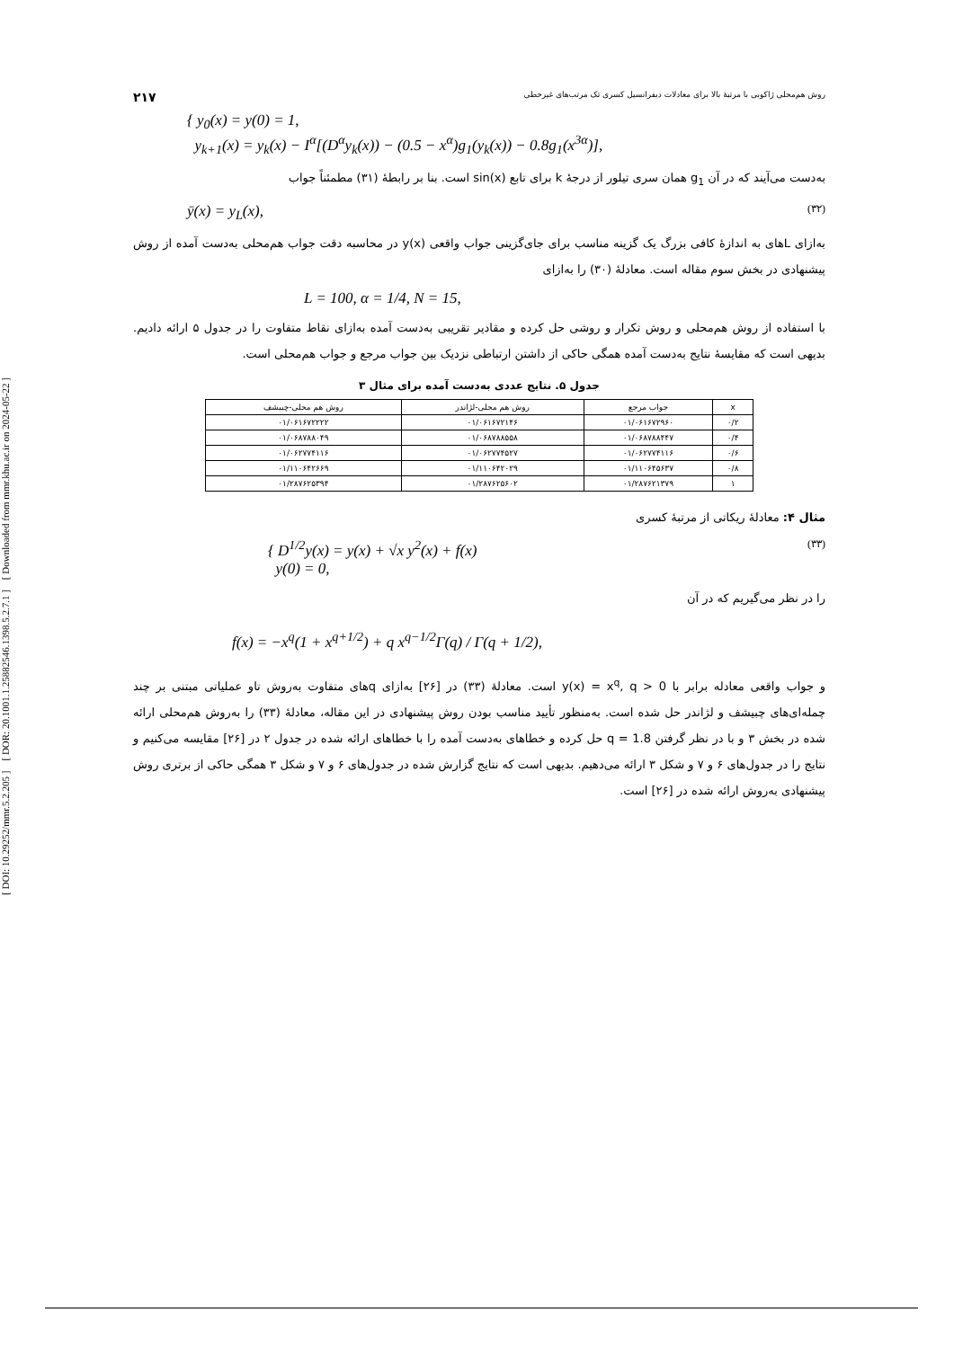[ DOI: 10.29252/mmr.5.2.205 ] [ DOR: 20.1001.1.25882546.1398.5.2.7.1 ] [ Downloaded from mmr.khu.ac.ir on 2024-05-22 ]
روش هم‌محلی ژاکوبی با مرتبهٔ بالا برای معادلات دیفرانسیل کسری تک مرتب‌های غیرخطی ۲۱۷
{ y<sub>0</sub>(x) = y(0) = 1,
y<sub>k+1</sub>(x) = y<sub>k</sub>(x) − I<sup>α</sup>[(D<sup>α</sup>y<sub>k</sub>(x)) − (0.5 − x<sup>α</sup>)g<sub>1</sub>(y<sub>k</sub>(x)) − 0.8g<sub>1</sub>(x<sup>3α</sup>)],
به‌دست می‌آیند که در آن g<sub>1</sub> همان سری تیلور از درجهٔ k برای تابع sin(x) است. بنا بر رابطهٔ (۳۱) مطمئناً جواب
ȳ(x) = y<sub>L</sub>(x), (۳۲)
به‌ازای Lهای به اندازهٔ کافی بزرگ یک گزینه مناسب برای جای‌گزینی جواب واقعی y(x) در محاسبه دقت جواب هم‌محلی به‌دست آمده از روش پیشنهادی در بخش سوم مقاله است. معادلهٔ (۳۰) را به‌ازای
L = 100, α = 1/4, N = 15,
با استفاده از روش هم‌محلی و روش تکرار و روشی حل کرده و مقادیر تقریبی به‌دست آمده به‌ازای نقاط متفاوت را در جدول ۵ ارائه دادیم. بدیهی است که مقایسهٔ نتایج به‌دست آمده همگی حاکی از داشتن ارتباطی نزدیک بین جواب مرجع و جواب هم‌محلی است.
جدول ۵. نتایج عددی به‌دست آمده برای مثال ۳
| x | جواب مرجع | روش هم محلی-لژاندر | روش هم محلی-چبیشف |
| --- | --- | --- | --- |
| ۰/۲ | ۰۱/۰۶۱۶۷۲۹۶۰ | ۰۱/۰۶۱۶۷۲۱۴۶ | ۰۱/۰۶۱۶۷۲۲۲۲ |
| ۰/۴ | ۰۱/۰۶۸۷۸۸۴۴۷ | ۰۱/۰۶۸۷۸۸۵۵۸ | ۰۱/۰۶۸۷۸۸۰۴۹ |
| ۰/۶ | ۰۱/۰۶۲۷۷۴۱۱۶ | ۰۱/۰۶۲۷۷۴۵۲۷ | ۰۱/۰۶۲۷۷۴۱۱۶ |
| ۰/۸ | ۰۱/۱۱۰۶۴۵۶۳۷ | ۰۱/۱۱۰۶۴۲۰۲۹ | ۰۱/۱۱۰۶۴۲۶۶۹ |
| ۱ | ۰۱/۲۸۷۶۲۱۳۷۹ | ۰۱/۲۸۷۶۲۵۶۰۲ | ۰۱/۲۸۷۶۲۵۳۹۴ |
مثال ۴: معادلهٔ ریکاتی از مرتبهٔ کسری
{ D<sup>1/2</sup>y(x) = y(x) + √x y<sup>2</sup>(x) + f(x)
y(0) = 0, (۳۳)
را در نظر می‌گیریم که در آن
f(x) = −x<sup>q</sup>(1 + x<sup>q+1/2</sup>) + q x<sup>q−1/2</sup>Γ(q) / Γ(q + 1/2),
و جواب واقعی معادله برابر با y(x) = x<sup>q</sup>, q > 0 است. معادلهٔ (۳۳) در [۲۶] به‌ازای qهای متفاوت به‌روش تاو عملیاتی مبتنی بر چند چمله‌ای‌های چبیشف و لژاندر حل شده است. به‌منظور تأیید مناسب بودن روش پیشنهادی در این مقاله، معادلهٔ (۳۳) را به‌روش هم‌محلی ارائه شده در بخش ۳ و با در نظر گرفتن q = 1.8 حل کرده و خطاهای به‌دست آمده را با خطاهای ارائه شده در جدول ۲ در [۲۶] مقایسه می‌کنیم و نتایج را در جدول‌های ۶ و ۷ و شکل ۳ ارائه می‌دهیم. بدیهی است که نتایج گزارش شده در جدول‌های ۶ و ۷ و شکل ۳ همگی حاکی از برتری روش پیشنهادی به‌روش ارائه شده در [۲۶] است.